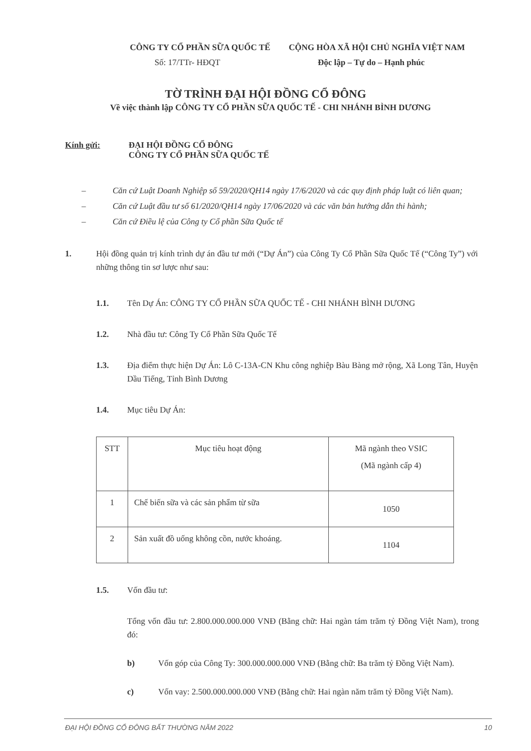CÔNG TY CỔ PHẦN SỮA QUỐC TẾ CỘNG HÒA XÃ HỘI CHỦ NGHĨA VIỆT NAM
Số: 17/TTr- HĐQT Độc lập – Tự do – Hạnh phúc
TỜ TRÌNH ĐẠI HỘI ĐỒNG CỔ ĐÔNG
Về việc thành lập CÔNG TY CỔ PHẦN SỮA QUỐC TẾ - CHI NHÁNH BÌNH DƯƠNG
Kính gửi: ĐẠI HỘI ĐỒNG CỔ ĐÔNG
CÔNG TY CỔ PHẦN SỮA QUỐC TẾ
– Căn cứ Luật Doanh Nghiệp số 59/2020/QH14 ngày 17/6/2020 và các quy định pháp luật có liên quan;
– Căn cứ Luật đầu tư số 61/2020/QH14 ngày 17/06/2020 và các văn bản hướng dẫn thi hành;
– Căn cứ Điều lệ của Công ty Cổ phần Sữa Quốc tế
1. Hội đồng quản trị kính trình dự án đầu tư mới (“Dự Án”) của Công Ty Cổ Phần Sữa Quốc Tế (“Công Ty”) với những thông tin sơ lược như sau:
1.1. Tên Dự Án: CÔNG TY CỔ PHẦN SỮA QUỐC TẾ - CHI NHÁNH BÌNH DƯƠNG
1.2. Nhà đầu tư: Công Ty Cổ Phần Sữa Quốc Tế
1.3. Địa điểm thực hiện Dự Án: Lô C-13A-CN Khu công nghiệp Bàu Bàng mở rộng, Xã Long Tân, Huyện Dầu Tiếng, Tỉnh Bình Dương
1.4. Mục tiêu Dự Án:
| STT | Mục tiêu hoạt động | Mã ngành theo VSIC (Mã ngành cấp 4) |
| 1 | Chế biến sữa và các sản phẩm từ sữa | 1050 |
| 2 | Sản xuất đồ uống không cồn, nước khoáng. | 1104 |
1.5. Vốn đầu tư:
Tổng vốn đầu tư: 2.800.000.000.000 VNĐ (Bằng chữ: Hai ngàn tám trăm tỷ Đồng Việt Nam), trong đó:
b) Vốn góp của Công Ty: 300.000.000.000 VNĐ (Bằng chữ: Ba trăm tỷ Đồng Việt Nam).
c) Vốn vay: 2.500.000.000.000 VNĐ (Bằng chữ: Hai ngàn năm trăm tỷ Đồng Việt Nam).
ĐẠI HỘI ĐỒNG CỔ ĐÔNG BẤT THƯỜNG NĂM 2022 10